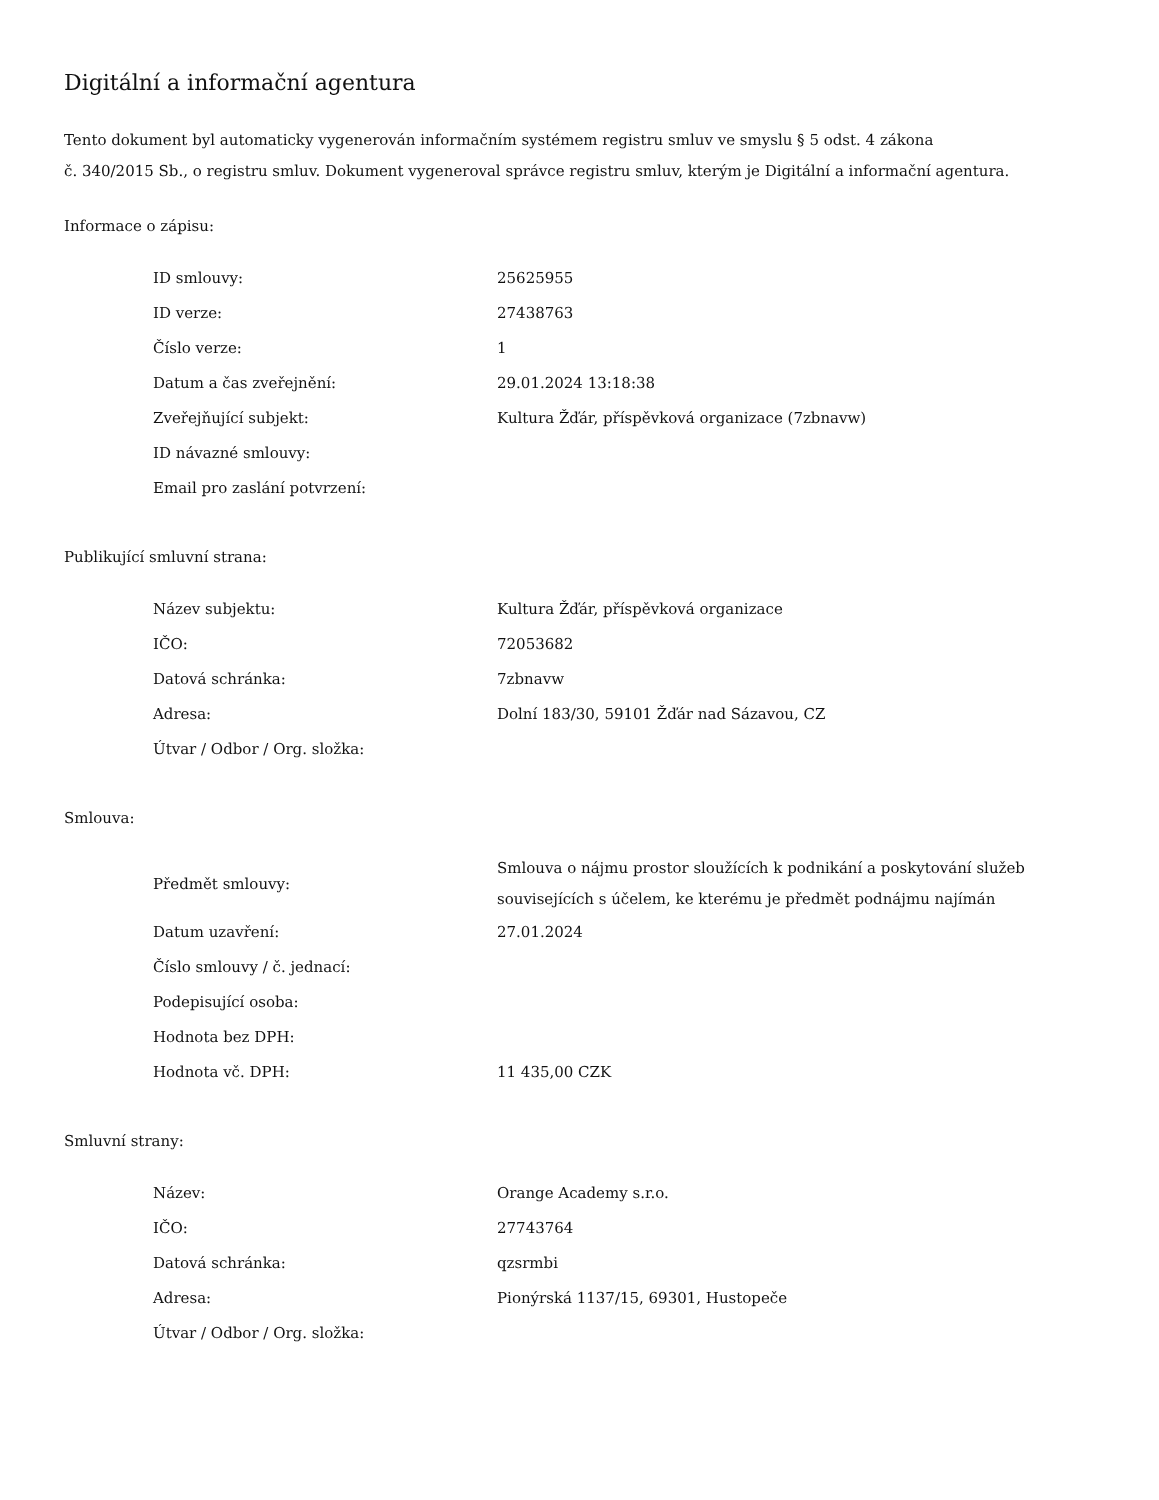Digitální a informační agentura
Tento dokument byl automaticky vygenerován informačním systémem registru smluv ve smyslu § 5 odst. 4 zákona
č. 340/2015 Sb., o registru smluv. Dokument vygeneroval správce registru smluv, kterým je Digitální a informační agentura.
Informace o zápisu:
| ID smlouvy: | 25625955 |
| ID verze: | 27438763 |
| Číslo verze: | 1 |
| Datum a čas zveřejnění: | 29.01.2024 13:18:38 |
| Zveřejňující subjekt: | Kultura Žďár, příspěvková organizace (7zbnavw) |
| ID návazné smlouvy: | |
| Email pro zaslání potvrzení: | |
Publikující smluvní strana:
| Název subjektu: | Kultura Žďár, příspěvková organizace |
| IČO: | 72053682 |
| Datová schránka: | 7zbnavw |
| Adresa: | Dolní 183/30, 59101 Žďár nad Sázavou, CZ |
| Útvar / Odbor / Org. složka: | |
Smlouva:
| Předmět smlouvy: | Smlouva o nájmu prostor sloužících k podnikání a poskytování služeb souvisejících s účelem, ke kterému je předmět podnájmu najímán |
| Datum uzavření: | 27.01.2024 |
| Číslo smlouvy / č. jednací: | |
| Podepisující osoba: | |
| Hodnota bez DPH: | |
| Hodnota vč. DPH: | 11 435,00 CZK |
Smluvní strany:
| Název: | Orange Academy s.r.o. |
| IČO: | 27743764 |
| Datová schránka: | qzsrmbi |
| Adresa: | Pionýrská 1137/15, 69301, Hustopeče |
| Útvar / Odbor / Org. složka: | |